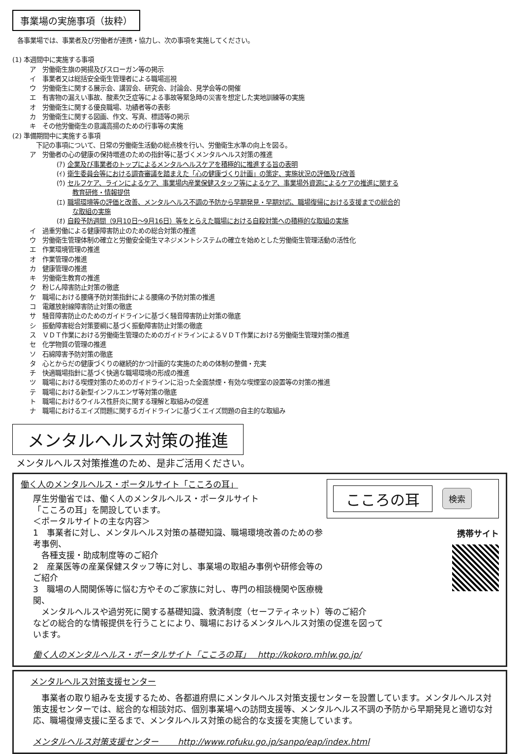事業場の実施事項（抜粋）
各事業場では、事業者及び労働者が連携・協力し、次の事項を実施してください。
(1) 本週間中に実施する事項
ア　労働衛生旗の掲揚及びスローガン等の掲示
イ　事業者又は総括安全衛生管理者による職場巡視
ウ　労働衛生に関する展示会、講習会、研究会、討論会、見学会等の開催
エ　有害物の漏えい事故、酸素欠乏症等による事故等緊急時の災害を想定した実地訓練等の実施
オ　労働衛生に関する優良職場、功績者等の表彰
カ　労働衛生に関する図画、作文、写真、標語等の掲示
キ　その他労働衛生の意識高揚のための行事等の実施
(2) 準備期間中に実施する事項
　下記の事項について、日常の労働衛生活動の総点検を行い、労働衛生水準の向上を図る。
ア　労働者の心の健康の保持増進のための指針等に基づくメンタルヘルス対策の推進
(ｱ) 企業及び事業者のトップによるメンタルヘルスケアを積極的に推進する旨の表明
(ｲ) 衛生委員会等における調査審議を踏まえた「心の健康づくり計画」の策定、実施状況の評価及び改善
(ｳ) セルフケア、ラインによるケア、事業場内産業保健スタッフ等によるケア、事業場外資源によるケアの推進に関する
教育研修・情報提供
(ｴ) 職場環境等の評価と改善、メンタルヘルス不調の予防から早期発見・早期対応、職場復帰における支援までの総合的
な取組の実施
(ｵ) 自殺予防週間（9月10日～9月16日）等をとらえた職場における自殺対策への積極的な取組の実施
イ　過重労働による健康障害防止のための総合対策の推進
ウ　労働衛生管理体制の確立と労働安全衛生マネジメントシステムの確立を始めとした労働衛生管理活動の活性化
エ　作業環境管理の推進
オ　作業管理の推進
カ　健康管理の推進
キ　労働衛生教育の推進
ク　粉じん障害防止対策の徹底
ケ　職場における腰痛予防対策指針による腰痛の予防対策の推進
コ　電離放射線障害防止対策の徹底
サ　騒音障害防止のためのガイドラインに基づく騒音障害防止対策の徹底
シ　振動障害総合対策要綱に基づく振動障害防止対策の徹底
ス　ＶＤＴ作業における労働衛生管理のためのガイドラインによるＶＤＴ作業における労働衛生管理対策の推進
セ　化学物質の管理の推進
ソ　石綿障害予防対策の徹底
タ　心とからだの健康づくりの継続的かつ計画的な実施のための体制の整備・充実
チ　快適職場指針に基づく快適な職場環境の形成の推進
ツ　職場における喫煙対策のためのガイドラインに沿った全面禁煙・有効な喫煙室の設置等の対策の推進
テ　職場における新型インフルエンザ等対策の徹底
ト　職場におけるウイルス性肝炎に関する理解と取組みの促進
ナ　職場におけるエイズ問題に関するガイドラインに基づくエイズ問題の自主的な取組み
メンタルヘルス対策の推進
メンタルヘルス対策推進のため、是非ご活用ください。
こころの耳 検索
携帯サイト
働く人のメンタルヘルス・ポータルサイト「こころの耳」
厚生労働省では、働く人のメンタルヘルス・ポータルサイト
「こころの耳」を開設しています。
＜ポータルサイトの主な内容＞
1　事業者に対し、メンタルヘルス対策の基礎知識、職場環境改善のための参考事例、
　各種支援・助成制度等のご紹介
2　産業医等の産業保健スタッフ等に対し、事業場の取組み事例や研修会等のご紹介
3　職場の人間関係等に悩む方やそのご家族に対し、専門の相談機関や医療機関、
　メンタルヘルスや過労死に関する基礎知識、救済制度（セーフティネット）等のご紹介
などの総合的な情報提供を行うことにより、職場におけるメンタルヘルス対策の促進を図って
います。
働く人のメンタルヘルス・ポータルサイト「こころの耳」　 http://kokoro.mhlw.go.jp/
メンタルヘルス対策支援センター
　事業者の取り組みを支援するため、各都道府県にメンタルヘルス対策支援センターを設置しています。メンタルヘルス対策支援センターでは、総合的な相談対応、個別事業場への訪問支援等、メンタルヘルス不調の予防から早期発見と適切な対応、職場復帰支援に至るまで、メンタルヘルス対策の総合的な支援を実施しています。
メンタルヘルス対策支援センター　　 http://www.rofuku.go.jp/sanpo/eap/index.html